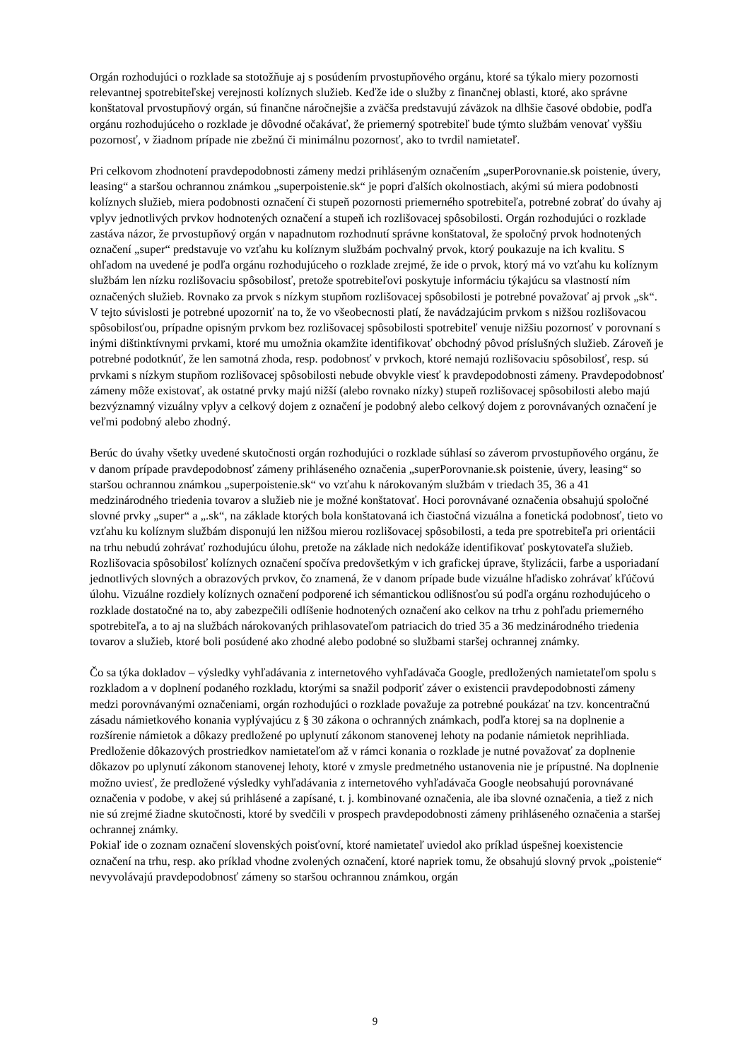Orgán rozhodujúci o rozklade sa stotožňuje aj s posúdením prvostupňového orgánu, ktoré sa týkalo miery pozornosti relevantnej spotrebiteľskej verejnosti kolíznych služieb. Keďže ide o služby z finančnej oblasti, ktoré, ako správne konštatoval prvostupňový orgán, sú finančne náročnejšie a zväčša predstavujú záväzok na dlhšie časové obdobie, podľa orgánu rozhodujúceho o rozklade je dôvodné očakávať, že priemerný spotrebiteľ bude týmto službám venovať vyššiu pozornosť, v žiadnom prípade nie zbežnú či minimálnu pozornosť, ako to tvrdil namietateľ.
Pri celkovom zhodnotení pravdepodobnosti zámeny medzi prihláseným označením „superPorovnanie.sk poistenie, úvery, leasing“ a staršou ochrannou známkou „superpoistenie.sk“ je popri ďalších okolnostiach, akými sú miera podobnosti kolíznych služieb, miera podobnosti označení či stupeň pozornosti priemerného spotrebiteľa, potrebné zobrať do úvahy aj vplyv jednotlivých prvkov hodnotených označení a stupeň ich rozlišovacej spôsobilosti. Orgán rozhodujúci o rozklade zastáva názor, že prvostupňový orgán v napadnutom rozhodnutí správne konštatoval, že spoločný prvok hodnotených označení „super“ predstavuje vo vzťahu ku kolíznym službám pochvalný prvok, ktorý poukazuje na ich kvalitu. S ohľadom na uvedené je podľa orgánu rozhodujúceho o rozklade zrejmé, že ide o prvok, ktorý má vo vzťahu ku kolíznym službám len nízku rozlišovaciu spôsobilosť, pretože spotrebiteľovi poskytuje informáciu týkajúcu sa vlastností ním označených služieb. Rovnako za prvok s nízkym stupňom rozlišovacej spôsobilosti je potrebné považovať aj prvok „sk“. V tejto súvislosti je potrebné upozorniť na to, že vo všeobecnosti platí, že navádzajúcim prvkom s nižšou rozlišovacou spôsobilosťou, prípadne opisným prvkom bez rozlišovacej spôsobilosti spotrebiteľ venuje nižšiu pozornosť v porovnaní s inými dištinktívnymi prvkami, ktoré mu umožnia okamžite identifikovať obchodný pôvod príslušných služieb. Zároveň je potrebné podotknúť, že len samotná zhoda, resp. podobnosť v prvkoch, ktoré nemajú rozlišovaciu spôsobilosť, resp. sú prvkami s nízkym stupňom rozlišovacej spôsobilosti nebude obvykle viesť k pravdepodobnosti zámeny. Pravdepodobnosť zámeny môže existovať, ak ostatné prvky majú nižší (alebo rovnako nízky) stupeň rozlišovacej spôsobilosti alebo majú bezvýznamný vizuálny vplyv a celkový dojem z označení je podobný alebo celkový dojem z porovnávaných označení je veľmi podobný alebo zhodný.
Berúc do úvahy všetky uvedené skutočnosti orgán rozhodujúci o rozklade súhlasí so záverom prvostupňového orgánu, že v danom prípade pravdepodobnosť zámeny prihláseného označenia „superPorovnanie.sk poistenie, úvery, leasing“ so staršou ochrannou známkou „superpoistenie.sk“ vo vzťahu k nárokovaným službám v triedach 35, 36 a 41 medzinárodného triedenia tovarov a služieb nie je možné konštatovať. Hoci porovnávané označenia obsahujú spoločné slovné prvky „super“ a „.sk“, na základe ktorých bola konštatovaná ich čiastočná vizuálna a fonetická podobnosť, tieto vo vzťahu ku kolíznym službám disponujú len nižšou mierou rozlišovacej spôsobilosti, a teda pre spotrebiteľa pri orientácii na trhu nebudú zohrávať rozhodujúcu úlohu, pretože na základe nich nedokáže identifikovať poskytovateľa služieb. Rozlišovacia spôsobilosť kolíznych označení spočíva predovšetkým v ich grafickej úprave, štylizácii, farbe a usporiadaní jednotlivých slovných a obrazových prvkov, čo znamená, že v danom prípade bude vizuálne hľadisko zohrávať kľúčovú úlohu. Vizuálne rozdiely kolíznych označení podporené ich sémantickou odlišnosťou sú podľa orgánu rozhodujúceho o rozklade dostatočné na to, aby zabezpečili odlíšenie hodnotených označení ako celkov na trhu z pohľadu priemerného spotrebiteľa, a to aj na službách nárokovaných prihlasovateľom patriacich do tried 35 a 36 medzinárodného triedenia tovarov a služieb, ktoré boli posúdené ako zhodné alebo podobné so službami staršej ochrannej známky.
Čo sa týka dokladov – výsledky vyhľadávania z internetového vyhľadávača Google, predložených namietateľom spolu s rozkladom a v doplnení podaného rozkladu, ktorými sa snažil podporiť záver o existencii pravdepodobnosti zámeny medzi porovnávanými označeniami, orgán rozhodujúci o rozklade považuje za potrebné poukázať na tzv. koncentračnú zásadu námietkového konania vyplývajúcu z § 30 zákona o ochranných známkach, podľa ktorej sa na doplnenie a rozšírenie námietok a dôkazy predložené po uplynutí zákonom stanovenej lehoty na podanie námietok neprihliada. Predloženie dôkazových prostriedkov namietateľom až v rámci konania o rozklade je nutné považovať za doplnenie dôkazov po uplynutí zákonom stanovenej lehoty, ktoré v zmysle predmetného ustanovenia nie je prípustné. Na doplnenie možno uviesť, že predložené výsledky vyhľadávania z internetového vyhľadávača Google neobsahujú porovnávané označenia v podobe, v akej sú prihlásené a zapísané, t. j. kombinované označenia, ale iba slovné označenia, a tiež z nich nie sú zrejmé žiadne skutočnosti, ktoré by svedčili v prospech pravdepodobnosti zámeny prihláseného označenia a staršej ochrannej známky.
Pokiaľ ide o zoznam označení slovenských poisťovní, ktoré namietateľ uviedol ako príklad úspešnej koexistencie označení na trhu, resp. ako príklad vhodne zvolených označení, ktoré napriek tomu, že obsahujú slovný prvok „poistenie“ nevyvolávajú pravdepodobnosť zámeny so staršou ochrannou známkou, orgán
9